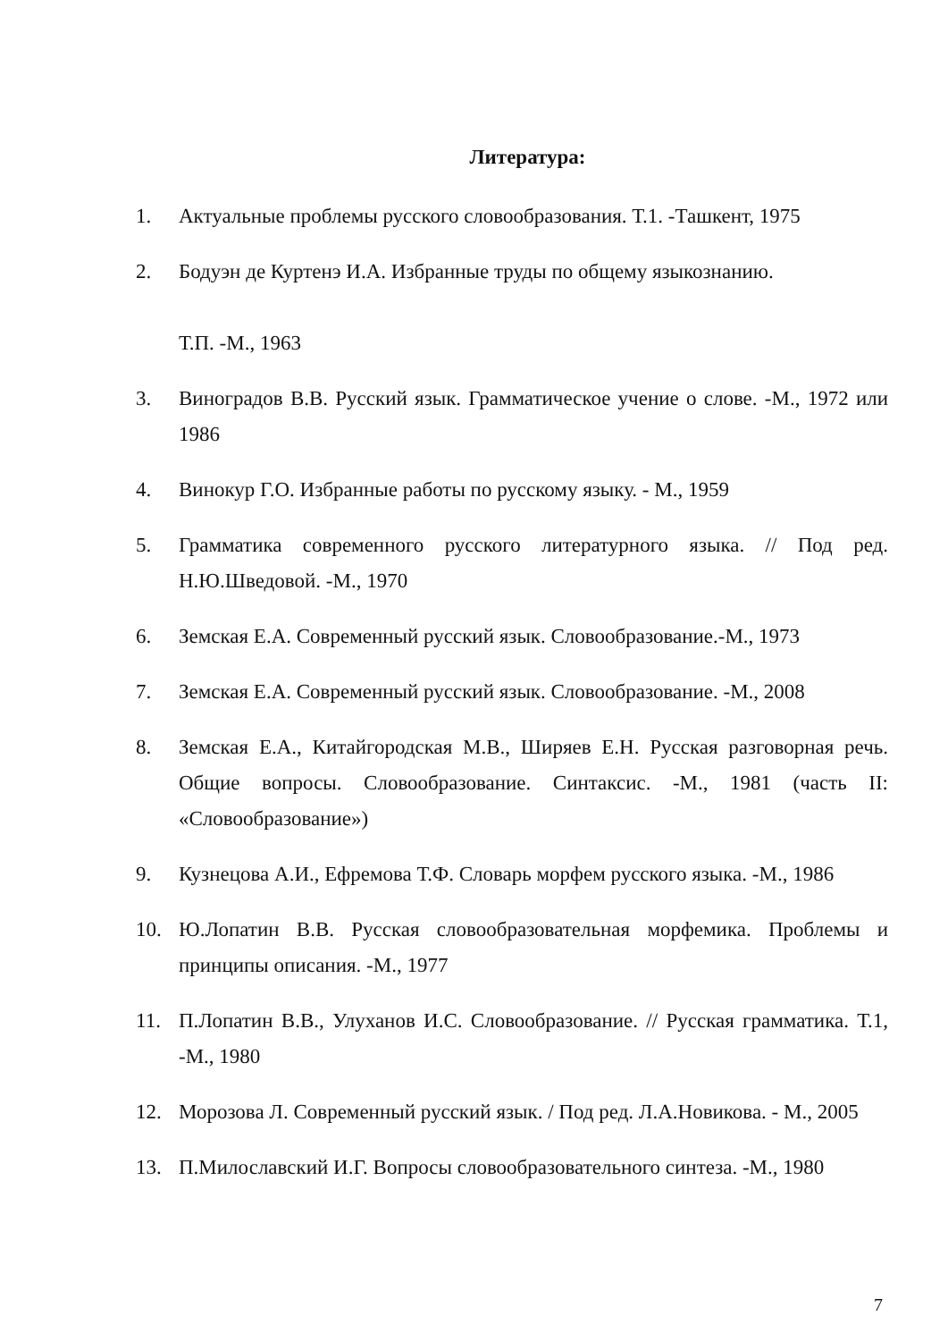Литература:
1. Актуальные проблемы русского словообразования. Т.1. -Ташкент, 1975
2. Бодуэн де Куртенэ И.А. Избранные труды по общему языкознанию.
Т.П. -М., 1963
3. Виноградов В.В. Русский язык. Грамматическое учение о слове. -М., 1972 или 1986
4. Винокур Г.О. Избранные работы по русскому языку. - М., 1959
5. Грамматика современного русского литературного языка. // Под ред. Н.Ю.Шведовой. -М., 1970
6. Земская Е.А. Современный русский язык. Словообразование.-М., 1973
7. Земская Е.А. Современный русский язык. Словообразование. -М., 2008
8. Земская Е.А., Китайгородская М.В., Ширяев Е.Н. Русская разговорная речь. Общие вопросы. Словообразование. Синтаксис. -М., 1981 (часть II: «Словообразование»)
9. Кузнецова А.И., Ефремова Т.Ф. Словарь морфем русского языка. -М., 1986
10. Ю.Лопатин В.В. Русская словообразовательная морфемика. Проблемы и принципы описания. -М., 1977
11. П.Лопатин В.В., Улуханов И.С. Словообразование. // Русская грамматика. Т.1, -М., 1980
12. Морозова Л. Современный русский язык. / Под ред. Л.А.Новикова. - М., 2005
13. П.Милославский И.Г. Вопросы словообразовательного синтеза. -М., 1980
7